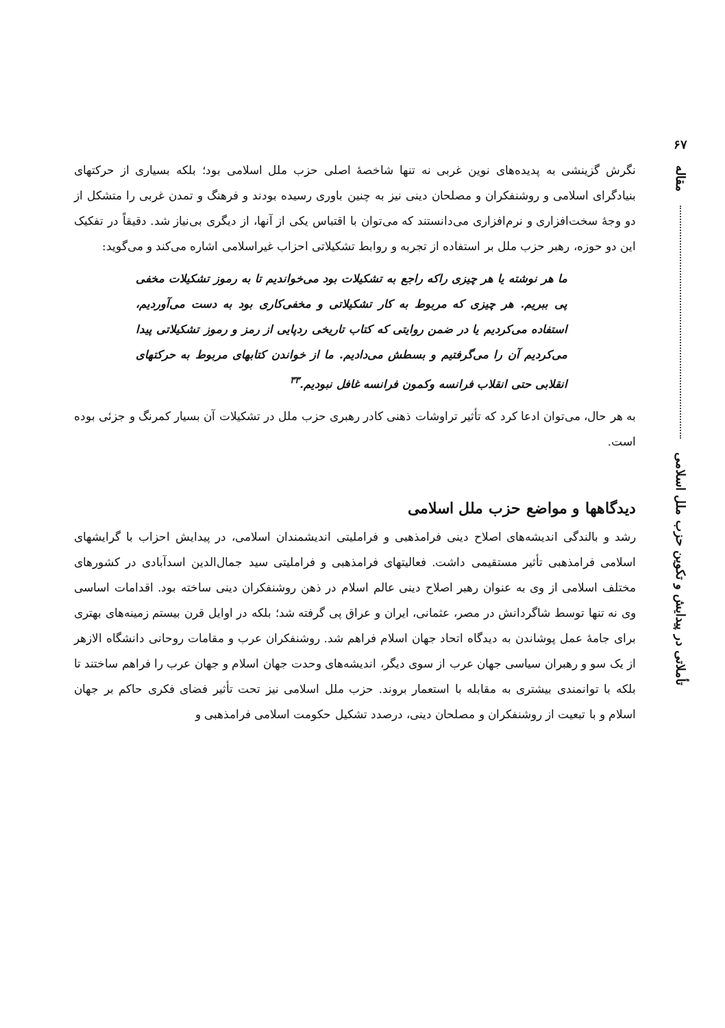۶۷
مقاله
تأملاتی در پیدایش و تکوین حزب ملل اسلامی
نگرش گزینشی به پدیده‌های نوین غربی نه تنها شاخصهٔ اصلی حزب ملل اسلامی بود؛ بلکه بسیاری از حرکتهای بنیادگرای اسلامی و روشنفکران و مصلحان دینی نیز به چنین باوری رسیده بودند و فرهنگ و تمدن غربی را متشکل از دو وجهٔ سخت‌افزاری و نرم‌افزاری می‌دانستند که می‌توان با اقتباس یکی از آنها، از دیگری بی‌نیاز شد. دقیقاً در تفکیک این دو حوزه، رهبر حزب ملل بر استفاده از تجربه و روابط تشکیلاتی احزاب غیراسلامی اشاره می‌کند و می‌گوید:
ما هر نوشته یا هر چیزی راکه راجع به تشکیلات بود می‌خواندیم تا به رموز تشکیلات مخفی پی ببریم. هر چیزی که مربوط به کار تشکیلاتی و مخفی‌کاری بود به دست می‌آوردیم، استفاده می‌کردیم یا در ضمن روایتی که کتاب تاریخی ردپایی از رمز و رموز تشکیلاتی پیدا می‌کردیم آن را می‌گرفتیم و بسطش می‌دادیم. ما از خواندن کتابهای مربوط به حرکتهای انقلابی حتی انقلاب فرانسه وکمون فرانسه غافل نبودیم.<sup>۳۳</sup>
به هر حال، می‌توان ادعا کرد که تأثیر تراوشات ذهنی کادر رهبری حزب ملل در تشکیلات آن بسیار کمرنگ و جزئی بوده است.
دیدگاهها و مواضع حزب ملل اسلامی
رشد و بالندگی اندیشه‌های اصلاح دینی فرامذهبی و فراملیتی اندیشمندان اسلامی، در پیدایش احزاب با گرایشهای اسلامی فرامذهبی تأثیر مستقیمی داشت. فعالیتهای فرامذهبی و فراملیتی سید جمال‌الدین اسدآبادی در کشورهای مختلف اسلامی از وی به عنوان رهبر اصلاح دینی عالم اسلام در ذهن روشنفکران دینی ساخته بود. اقدامات اساسی وی نه تنها توسط شاگردانش در مصر، عثمانی، ایران و عراق پی گرفته شد؛ بلکه در اوایل قرن بیستم زمینه‌های بهتری برای جامهٔ عمل پوشاندن به دیدگاه اتحاد جهان اسلام فراهم شد. روشنفکران عرب و مقامات روحانی دانشگاه الازهر از یک سو و رهبران سیاسی جهان عرب از سوی دیگر، اندیشه‌های وحدت جهان اسلام و جهان عرب را فراهم ساختند تا بلکه با توانمندی بیشتری به مقابله با استعمار بروند. حزب ملل اسلامی نیز تحت تأثیر فضای فکری حاکم بر جهان اسلام و با تبعیت از روشنفکران و مصلحان دینی، درصدد تشکیل حکومت اسلامی فرامذهبی و